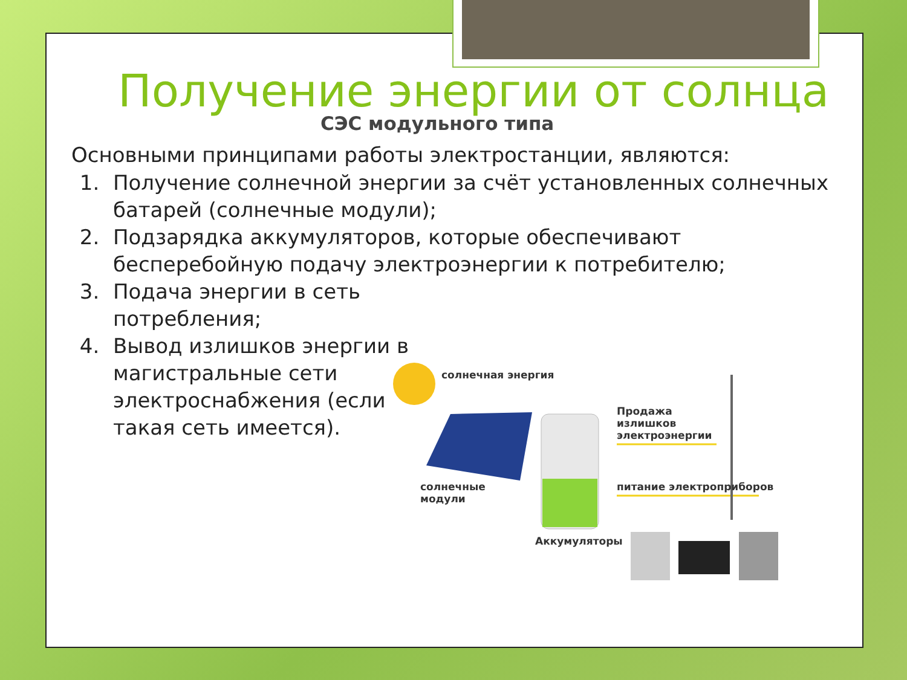Получение энергии от солнца
СЭС модульного типа
Основными принципами работы электростанции, являются:
1. Получение солнечной энергии за счёт установленных солнечных батарей (солнечные модули);
2. Подзарядка аккумуляторов, которые обеспечивают бесперебойную подачу электроэнергии к потребителю;
3. Подача энергии в сеть потребления;
4. Вывод излишков энергии в магистральные сети электроснабжения (если такая сеть имеется).
солнечная энергия
Продажа
излишков
электроэнергии
солнечные
модули
питание электроприборов
Аккумуляторы